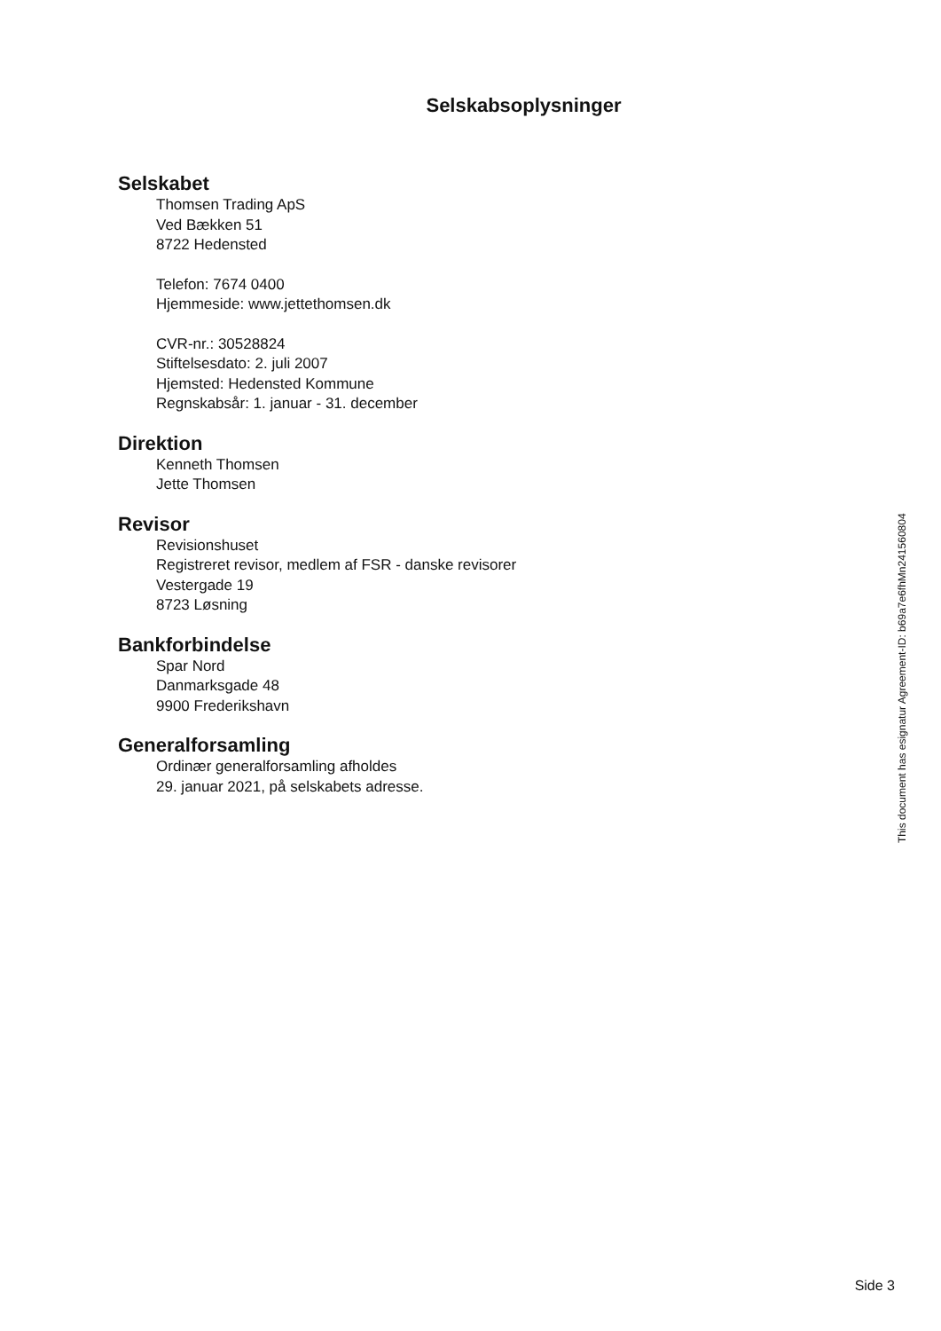Selskabsoplysninger
Selskabet
Thomsen Trading ApS
Ved Bækken 51
8722 Hedensted
Telefon: 7674 0400
Hjemmeside: www.jettethomsen.dk
CVR-nr.: 30528824
Stiftelsesdato: 2. juli 2007
Hjemsted: Hedensted Kommune
Regnskabsår: 1. januar - 31. december
Direktion
Kenneth Thomsen
Jette Thomsen
Revisor
Revisionshuset
Registreret revisor, medlem af FSR - danske revisorer
Vestergade 19
8723 Løsning
Bankforbindelse
Spar Nord
Danmarksgade 48
9900 Frederikshavn
Generalforsamling
Ordinær generalforsamling afholdes
29. januar 2021, på selskabets adresse.
This document has esignatur Agreement-ID: b69a7e6fhMn241560804
Side 3